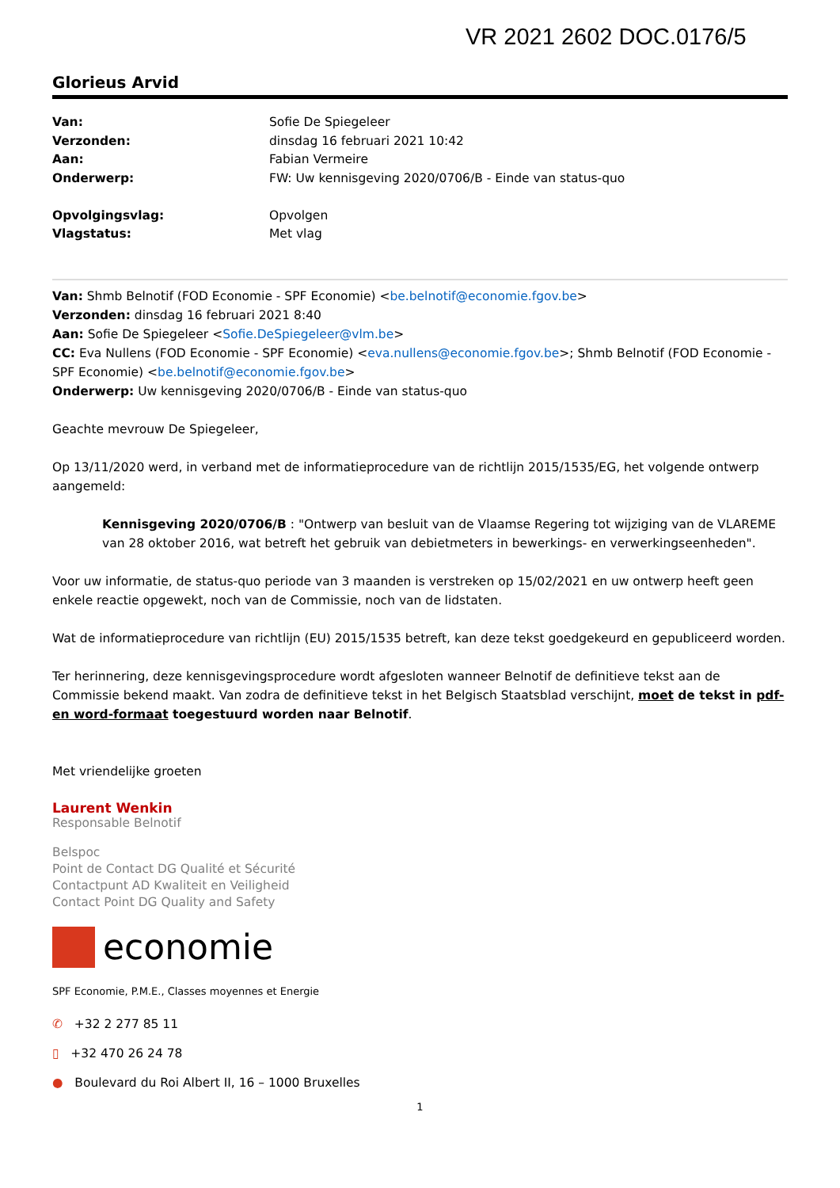VR 2021 2602 DOC.0176/5
Glorieus Arvid
| Van: | Sofie De Spiegeleer |
| Verzonden: | dinsdag 16 februari 2021 10:42 |
| Aan: | Fabian Vermeire |
| Onderwerp: | FW: Uw kennisgeving 2020/0706/B - Einde van status-quo |
| Opvolgingsvlag: | Opvolgen |
| Vlagstatus: | Met vlag |
Van: Shmb Belnotif (FOD Economie - SPF Economie) <be.belnotif@economie.fgov.be>
Verzonden: dinsdag 16 februari 2021 8:40
Aan: Sofie De Spiegeleer <Sofie.DeSpiegeleer@vlm.be>
CC: Eva Nullens (FOD Economie - SPF Economie) <eva.nullens@economie.fgov.be>; Shmb Belnotif (FOD Economie - SPF Economie) <be.belnotif@economie.fgov.be>
Onderwerp: Uw kennisgeving 2020/0706/B - Einde van status-quo
Geachte mevrouw De Spiegeleer,
Op 13/11/2020 werd, in verband met de informatieprocedure van de richtlijn 2015/1535/EG, het volgende ontwerp aangemeld:
Kennisgeving 2020/0706/B : "Ontwerp van besluit van de Vlaamse Regering tot wijziging van de VLAREME van 28 oktober 2016, wat betreft het gebruik van debietmeters in bewerkings- en verwerkingseenheden".
Voor uw informatie, de status-quo periode van 3 maanden is verstreken op 15/02/2021 en uw ontwerp heeft geen enkele reactie opgewekt, noch van de Commissie, noch van de lidstaten.
Wat de informatieprocedure van richtlijn (EU) 2015/1535 betreft, kan deze tekst goedgekeurd en gepubliceerd worden.
Ter herinnering, deze kennisgevingsprocedure wordt afgesloten wanneer Belnotif de definitieve tekst aan de Commissie bekend maakt. Van zodra de definitieve tekst in het Belgisch Staatsblad verschijnt, moet de tekst in pdf- en word-formaat toegestuurd worden naar Belnotif.
Met vriendelijke groeten
Laurent Wenkin
Responsable Belnotif
Belspoc
Point de Contact DG Qualité et Sécurité
Contactpunt AD Kwaliteit en Veiligheid
Contact Point DG Quality and Safety
economie
SPF Economie, P.M.E., Classes moyennes et Energie
✆ +32 2 277 85 11
▯ +32 470 26 24 78
● Boulevard du Roi Albert II, 16 – 1000 Bruxelles
1